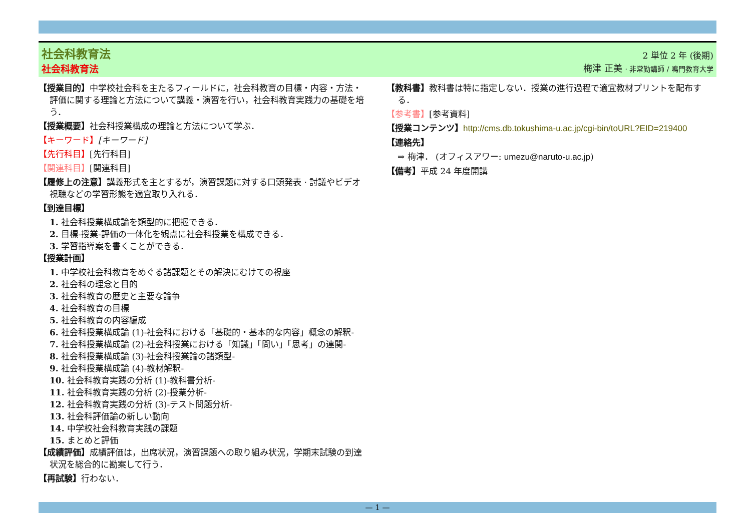社会科教育法
社会科教育法
2 単位 2 年 (後期)
梅津 正美 · 非常勤講師 / 鳴門教育大学
【授業目的】中学校社会科を主たるフィールドに，社会科教育の目標・内容・方法・評価に関する理論と方法について講義・演習を行い，社会科教育実践力の基礎を培う．
【授業概要】社会科授業構成の理論と方法について学ぶ．
【キーワード】[キーワード]
【先行科目】[先行科目]
【関連科目】[関連科目]
【履修上の注意】講義形式を主とするが，演習課題に対する口頭発表 · 討議やビデオ視聴などの学習形態を適宜取り入れる．
【到達目標】
1. 社会科授業構成論を類型的に把握できる．
2. 目標-授業-評価の一体化を観点に社会科授業を構成できる．
3. 学習指導案を書くことができる．
【授業計画】
1. 中学校社会科教育をめぐる諸課題とその解決にむけての視座
2. 社会科の理念と目的
3. 社会科教育の歴史と主要な論争
4. 社会科教育の目標
5. 社会科教育の内容編成
6. 社会科授業構成論 (1)-社会科における「基礎的・基本的な内容」概念の解釈-
7. 社会科授業構成論 (2)-社会科授業における「知識」「問い」「思考」の連関-
8. 社会科授業構成論 (3)-社会科授業論の諸類型-
9. 社会科授業構成論 (4)-教材解釈-
10. 社会科教育実践の分析 (1)-教科書分析-
11. 社会科教育実践の分析 (2)-授業分析-
12. 社会科教育実践の分析 (3)-テスト問題分析-
13. 社会科評価論の新しい動向
14. 中学校社会科教育実践の課題
15. まとめと評価
【成績評価】成績評価は，出席状況，演習課題への取り組み状況，学期末試験の到達状況を総合的に勘案して行う．
【再試験】行わない．
【教科書】教科書は特に指定しない．授業の進行過程で適宜教材プリントを配布する．
【参考書】[参考資料]
【授業コンテンツ】http://cms.db.tokushima-u.ac.jp/cgi-bin/toURL?EID=219400
【連絡先】
⇒ 梅津． (オフィスアワー: umezu@naruto-u.ac.jp)
【備考】平成 24 年度開講
— 1 —